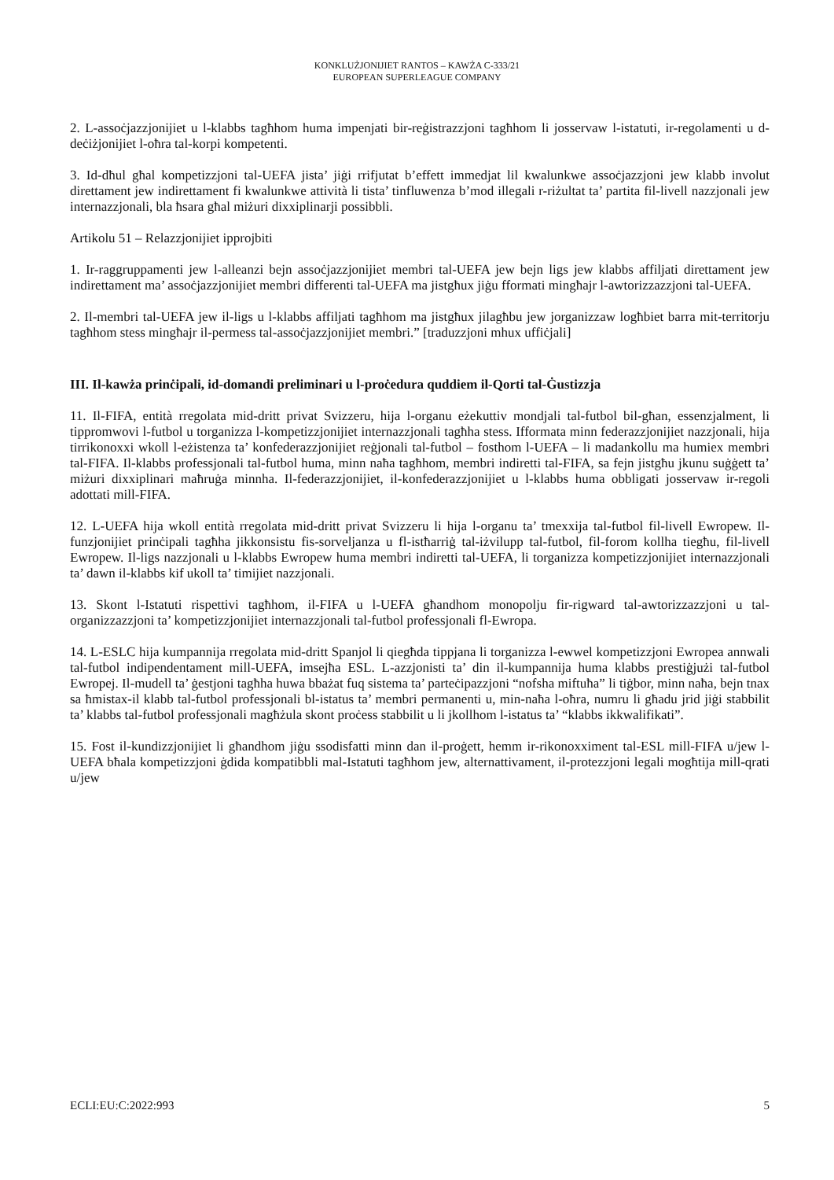KONKLUŻJONIJIET RANTOS – KAWŻA C-333/21
EUROPEAN SUPERLEAGUE COMPANY
2. L-assoċjazzjonijiet u l-klabbs tagħhom huma impenjati bir-reġistrazzjoni tagħhom li josservaw l-istatuti, ir-regolamenti u d-deċiżjonijiet l-oħra tal-korpi kompetenti.
3. Id-dħul għal kompetizzjoni tal-UEFA jista’ jiġi rrifjutat b’effett immedjat lil kwalunkwe assoċjazzjoni jew klabb involut direttament jew indirettament fi kwalunkwe attività li tista’ tinfluwenza b’mod illegali r-riżultat ta’ partita fil-livell nazzjonali jew internazzjonali, bla ħsara għal miżuri dixxiplinarji possibbli.
Artikolu 51 – Relazzjonijiet ipprojbiti
1. Ir-raggruppamenti jew l-alleanzi bejn assoċjazzjonijiet membri tal-UEFA jew bejn ligs jew klabbs affiljati direttament jew indirettament ma’ assoċjazzjonijiet membri differenti tal-UEFA ma jistgħux jiġu fformati mingħajr l-awtorizzazzjoni tal-UEFA.
2. Il-membri tal-UEFA jew il-ligs u l-klabbs affiljati tagħhom ma jistgħux jilagħbu jew jorganizzaw logħbiet barra mit-territorju tagħhom stess mingħajr il-permess tal-assoċjazzjonijiet membri.” [traduzzjoni mhux uffiċjali]
III. Il-kawża prinċipali, id-domandi preliminari u l-proċedura quddiem il-Qorti tal-Ġustizzja
11. Il-FIFA, entità rregolata mid-dritt privat Svizzeru, hija l-organu eżekuttiv mondjali tal-futbol bil-għan, essenzjalment, li tippromwovi l-futbol u torganizza l-kompetizzjonijiet internazzjonali tagħha stess. Ifformata minn federazzjonijiet nazzjonali, hija tirrikonoxxi wkoll l-eżistenza ta’ konfederazzjonijiet reġjonali tal-futbol – fosthom l-UEFA – li madankollu ma humiex membri tal-FIFA. Il-klabbs professjonali tal-futbol huma, minn naħa tagħhom, membri indiretti tal-FIFA, sa fejn jistgħu jkunu suġġett ta’ miżuri dixxiplinari maħruġa minnha. Il-federazzjonijiet, il-konfederazzjonijiet u l-klabbs huma obbligati josservaw ir-regoli adottati mill-FIFA.
12. L-UEFA hija wkoll entità rregolata mid-dritt privat Svizzeru li hija l-organu ta’ tmexxija tal-futbol fil-livell Ewropew. Il-funzjonijiet prinċipali tagħha jikkonsistu fis-sorveljanza u fl-istħarriġ tal-iżvilupp tal-futbol, fil-forom kollha tiegħu, fil-livell Ewropew. Il-ligs nazzjonali u l-klabbs Ewropew huma membri indiretti tal-UEFA, li torganizza kompetizzjonijiet internazzjonali ta’ dawn il-klabbs kif ukoll ta’ timijiet nazzjonali.
13. Skont l-Istatuti rispettivi tagħhom, il-FIFA u l-UEFA għandhom monopolju fir-rigward tal-awtorizzazzjoni u tal-organizzazzjoni ta’ kompetizzjonijiet internazzjonali tal-futbol professjonali fl-Ewropa.
14. L-ESLC hija kumpannija rregolata mid-dritt Spanjol li qiegħda tippjana li torganizza l-ewwel kompetizzjoni Ewropea annwali tal-futbol indipendentament mill-UEFA, imsejħa ESL. L-azzjonisti ta’ din il-kumpannija huma klabbs prestiġjużi tal-futbol Ewropej. Il-mudell ta’ ġestjoni tagħha huwa bbażat fuq sistema ta’ parteċipazzjoni “nofsha miftuħa” li tiġbor, minn naħa, bejn tnax sa ħmistax-il klabb tal-futbol professjonali bl-istatus ta’ membri permanenti u, min-naħa l-oħra, numru li għadu jrid jiġi stabbilit ta’ klabbs tal-futbol professjonali magħżula skont proċess stabbilit u li jkollhom l-istatus ta’ “klabbs ikkwalifikati”.
15. Fost il-kundizzjonijiet li għandhom jiġu ssodisfatti minn dan il-proġett, hemm ir-rikonoxximent tal-ESL mill-FIFA u/jew l-UEFA bħala kompetizzjoni ġdida kompatibbli mal-Istatuti tagħhom jew, alternattivament, il-protezzjoni legali mogħtija mill-qrati u/jew
ECLI:EU:C:2022:993 5